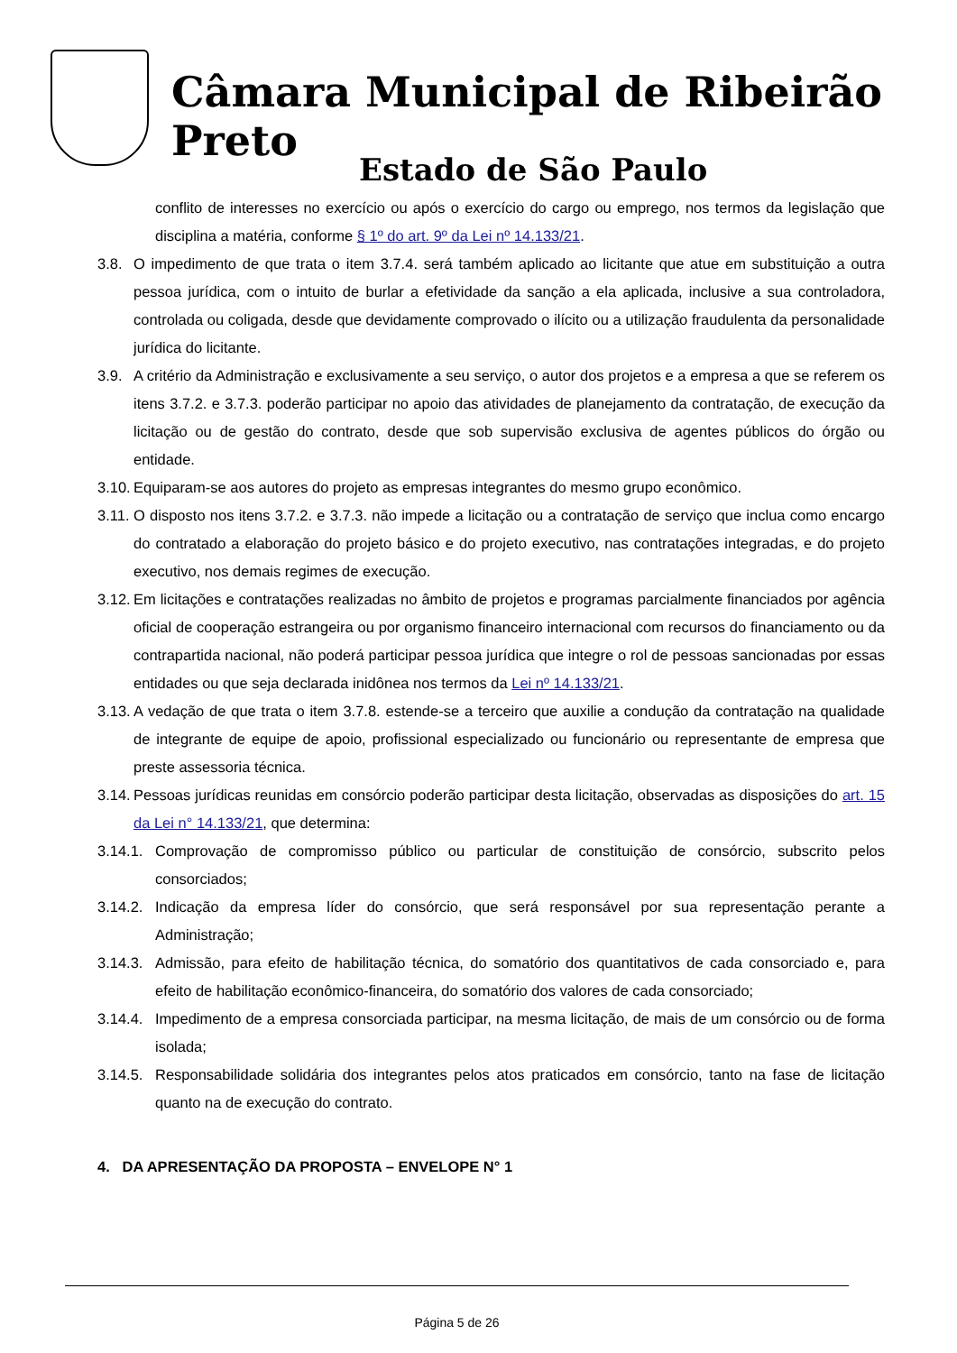Câmara Municipal de Ribeirão Preto
Estado de São Paulo
conflito de interesses no exercício ou após o exercício do cargo ou emprego, nos termos da legislação que disciplina a matéria, conforme § 1º do art. 9º da Lei nº 14.133/21.
3.8. O impedimento de que trata o item 3.7.4. será também aplicado ao licitante que atue em substituição a outra pessoa jurídica, com o intuito de burlar a efetividade da sanção a ela aplicada, inclusive a sua controladora, controlada ou coligada, desde que devidamente comprovado o ilícito ou a utilização fraudulenta da personalidade jurídica do licitante.
3.9. A critério da Administração e exclusivamente a seu serviço, o autor dos projetos e a empresa a que se referem os itens 3.7.2. e 3.7.3. poderão participar no apoio das atividades de planejamento da contratação, de execução da licitação ou de gestão do contrato, desde que sob supervisão exclusiva de agentes públicos do órgão ou entidade.
3.10. Equiparam-se aos autores do projeto as empresas integrantes do mesmo grupo econômico.
3.11. O disposto nos itens 3.7.2. e 3.7.3. não impede a licitação ou a contratação de serviço que inclua como encargo do contratado a elaboração do projeto básico e do projeto executivo, nas contratações integradas, e do projeto executivo, nos demais regimes de execução.
3.12. Em licitações e contratações realizadas no âmbito de projetos e programas parcialmente financiados por agência oficial de cooperação estrangeira ou por organismo financeiro internacional com recursos do financiamento ou da contrapartida nacional, não poderá participar pessoa jurídica que integre o rol de pessoas sancionadas por essas entidades ou que seja declarada inidônea nos termos da Lei nº 14.133/21.
3.13. A vedação de que trata o item 3.7.8. estende-se a terceiro que auxilie a condução da contratação na qualidade de integrante de equipe de apoio, profissional especializado ou funcionário ou representante de empresa que preste assessoria técnica.
3.14. Pessoas jurídicas reunidas em consórcio poderão participar desta licitação, observadas as disposições do art. 15 da Lei n° 14.133/21, que determina:
3.14.1. Comprovação de compromisso público ou particular de constituição de consórcio, subscrito pelos consorciados;
3.14.2. Indicação da empresa líder do consórcio, que será responsável por sua representação perante a Administração;
3.14.3. Admissão, para efeito de habilitação técnica, do somatório dos quantitativos de cada consorciado e, para efeito de habilitação econômico-financeira, do somatório dos valores de cada consorciado;
3.14.4. Impedimento de a empresa consorciada participar, na mesma licitação, de mais de um consórcio ou de forma isolada;
3.14.5. Responsabilidade solidária dos integrantes pelos atos praticados em consórcio, tanto na fase de licitação quanto na de execução do contrato.
4. DA APRESENTAÇÃO DA PROPOSTA – ENVELOPE N° 1
Página 5 de 26